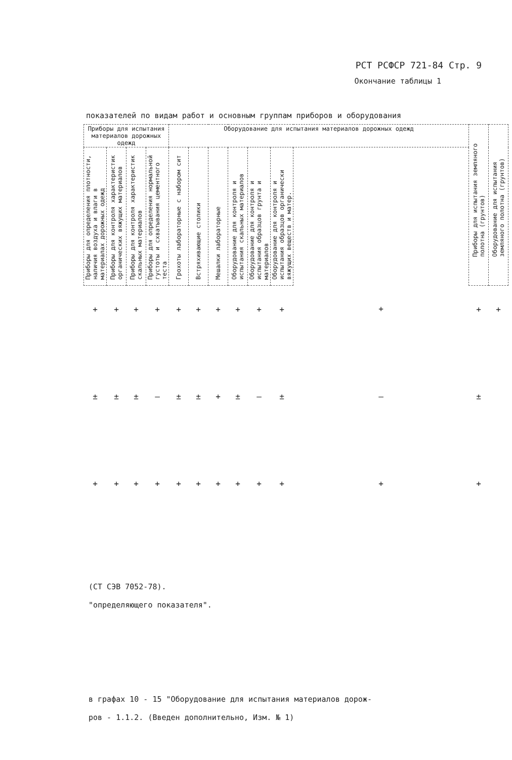РСТ РСФСР 721-84 Стр. 9
Окончание таблицы 1
показателей по видам работ и основным группам приборов и оборудования
| Приборы для испытания материалов дорожных одежд | | | | Оборудование для испытания материалов дорожных одежд | | | | | | | Приборы для испытания земляного полотна (грунтов) | Оборудование для испытания земляного полотна (грунтов) |
| --- | --- | --- | --- | --- | --- | --- | --- | --- | --- | --- | --- | --- |
| Приборы для определения плотности, наличия воздуха и влаги в материалах дорожных одежд | Приборы для контроля характеристик органических вяжущих материалов | Приборы для контроля характеристик скальных материалов | Приборы для определения нормальной густоты и схватывания цементного теста | Грохоты лабораторные с набором сит | Встряхивающие столики | Мешалки лабораторные | Оборудование для контроля и испытания скальных материалов | Оборудование для контроля и испытания образцов грунта и материалов | Оборудование для контроля и испытания образцов органически вяжущих веществ и матер. | | | |
| + | + | + | + | + | + | + | + | + | + | + | + | + |
| ± | ± | ± | – | ± | ± | + | ± | – | ± | – | ± | |
| + | + | + | + | + | + | + | + | + | + | + | + | |
(СТ СЭВ 7052-78).
"определяющего показателя".
в графах 10 - 15 "Оборудование для испытания материалов дорож-
ров - 1.1.2. (Введен дополнительно, Изм. № 1)